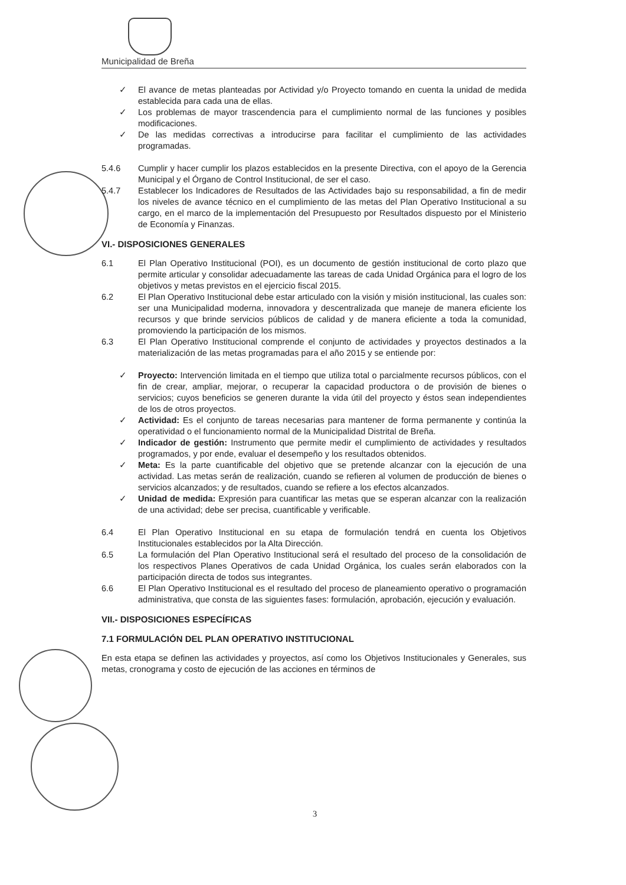Municipalidad de Breña
✓ El avance de metas planteadas por Actividad y/o Proyecto tomando en cuenta la unidad de medida establecida para cada una de ellas.
✓ Los problemas de mayor trascendencia para el cumplimiento normal de las funciones y posibles modificaciones.
✓ De las medidas correctivas a introducirse para facilitar el cumplimiento de las actividades programadas.
5.4.6 Cumplir y hacer cumplir los plazos establecidos en la presente Directiva, con el apoyo de la Gerencia Municipal y el Órgano de Control Institucional, de ser el caso.
5.4.7 Establecer los Indicadores de Resultados de las Actividades bajo su responsabilidad, a fin de medir los niveles de avance técnico en el cumplimiento de las metas del Plan Operativo Institucional a su cargo, en el marco de la implementación del Presupuesto por Resultados dispuesto por el Ministerio de Economía y Finanzas.
VI.- DISPOSICIONES GENERALES
6.1 El Plan Operativo Institucional (POI), es un documento de gestión institucional de corto plazo que permite articular y consolidar adecuadamente las tareas de cada Unidad Orgánica para el logro de los objetivos y metas previstos en el ejercicio fiscal 2015.
6.2 El Plan Operativo Institucional debe estar articulado con la visión y misión institucional, las cuales son: ser una Municipalidad moderna, innovadora y descentralizada que maneje de manera eficiente los recursos y que brinde servicios públicos de calidad y de manera eficiente a toda la comunidad, promoviendo la participación de los mismos.
6.3 El Plan Operativo Institucional comprende el conjunto de actividades y proyectos destinados a la materialización de las metas programadas para el año 2015 y se entiende por:
✓ Proyecto: Intervención limitada en el tiempo que utiliza total o parcialmente recursos públicos, con el fin de crear, ampliar, mejorar, o recuperar la capacidad productora o de provisión de bienes o servicios; cuyos beneficios se generen durante la vida útil del proyecto y éstos sean independientes de los de otros proyectos.
✓ Actividad: Es el conjunto de tareas necesarias para mantener de forma permanente y continúa la operatividad o el funcionamiento normal de la Municipalidad Distrital de Breña.
✓ Indicador de gestión: Instrumento que permite medir el cumplimiento de actividades y resultados programados, y por ende, evaluar el desempeño y los resultados obtenidos.
✓ Meta: Es la parte cuantificable del objetivo que se pretende alcanzar con la ejecución de una actividad. Las metas serán de realización, cuando se refieren al volumen de producción de bienes o servicios alcanzados; y de resultados, cuando se refiere a los efectos alcanzados.
✓ Unidad de medida: Expresión para cuantificar las metas que se esperan alcanzar con la realización de una actividad; debe ser precisa, cuantificable y verificable.
6.4 El Plan Operativo Institucional en su etapa de formulación tendrá en cuenta los Objetivos Institucionales establecidos por la Alta Dirección.
6.5 La formulación del Plan Operativo Institucional será el resultado del proceso de la consolidación de los respectivos Planes Operativos de cada Unidad Orgánica, los cuales serán elaborados con la participación directa de todos sus integrantes.
6.6 El Plan Operativo Institucional es el resultado del proceso de planeamiento operativo o programación administrativa, que consta de las siguientes fases: formulación, aprobación, ejecución y evaluación.
VII.- DISPOSICIONES ESPECÍFICAS
7.1 FORMULACIÓN DEL PLAN OPERATIVO INSTITUCIONAL
En esta etapa se definen las actividades y proyectos, así como los Objetivos Institucionales y Generales, sus metas, cronograma y costo de ejecución de las acciones en términos de
3